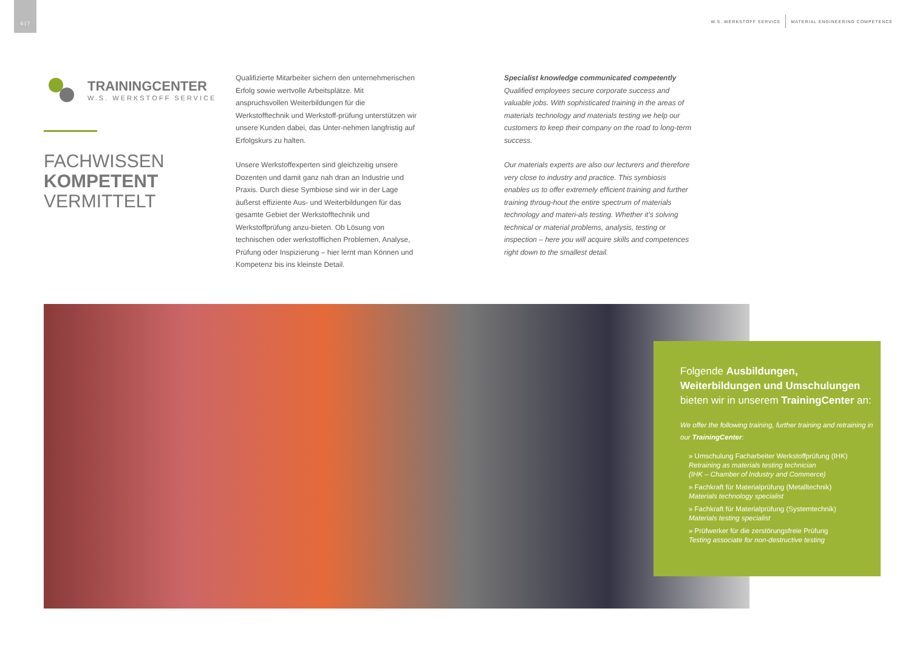6 | 7
W.S. WERKSTOFF SERVICE MATERIAL ENGINEERING COMPETENCE
TRAININGCENTER
W.S. WERKSTOFF SERVICE
FACHWISSEN
KOMPETENT
VERMITTELT
Qualifizierte Mitarbeiter sichern den unternehmerischen Erfolg sowie wertvolle Arbeitsplätze. Mit anspruchsvollen Weiterbildungen für die Werkstofftechnik und Werkstoff-prüfung unterstützen wir unsere Kunden dabei, das Unter-nehmen langfristig auf Erfolgskurs zu halten.
Unsere Werkstoffexperten sind gleichzeitig unsere Dozenten und damit ganz nah dran an Industrie und Praxis. Durch diese Symbiose sind wir in der Lage äußerst effiziente Aus- und Weiterbildungen für das gesamte Gebiet der Werkstofftechnik und Werkstoffprüfung anzu-bieten. Ob Lösung von technischen oder werkstofflichen Problemen, Analyse, Prüfung oder Inspizierung – hier lernt man Können und Kompetenz bis ins kleinste Detail.
Specialist knowledge communicated competently
Qualified employees secure corporate success and valuable jobs. With sophisticated training in the areas of materials technology and materials testing we help our customers to keep their company on the road to long-term success.
Our materials experts are also our lecturers and therefore very close to industry and practice. This symbiosis enables us to offer extremely efficient training and further training throug-hout the entire spectrum of materials technology and materi-als testing. Whether it’s solving technical or material problems, analysis, testing or inspection – here you will acquire skills and competences right down to the smallest detail.
Folgende Ausbildungen, Weiterbildungen und Umschulungen bieten wir in unserem TrainingCenter an:
We offer the following training, further training and retraining in our TrainingCenter:
» Umschulung Facharbeiter Werkstoffprüfung (IHK)
Retraining as materials testing technician
(IHK – Chamber of Industry and Commerce)
» Fachkraft für Materialprüfung (Metalltechnik)
Materials technology specialist
» Fachkraft für Materialprüfung (Systemtechnik)
Materials testing specialist
» Prüfwerker für die zerstörungsfreie Prüfung
Testing associate for non-destructive testing